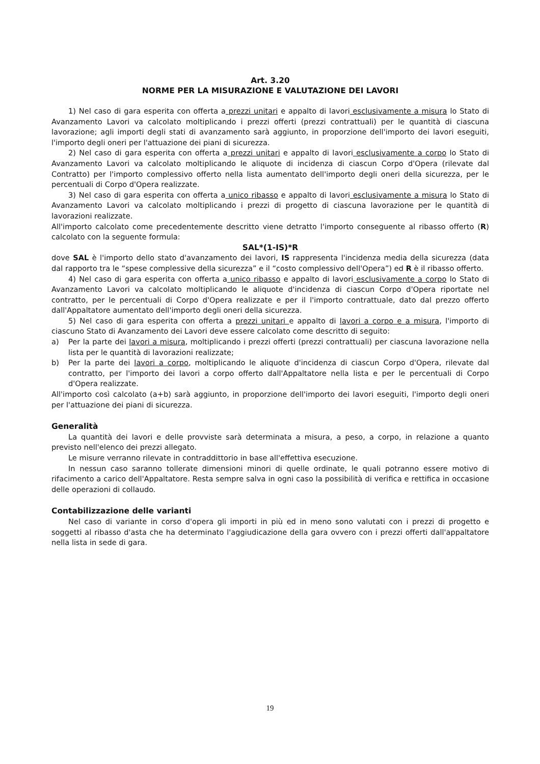Art. 3.20
NORME PER LA MISURAZIONE E VALUTAZIONE DEI LAVORI
1) Nel caso di gara esperita con offerta a prezzi unitari e appalto di lavori esclusivamente a misura lo Stato di Avanzamento Lavori va calcolato moltiplicando i prezzi offerti (prezzi contrattuali) per le quantità di ciascuna lavorazione; agli importi degli stati di avanzamento sarà aggiunto, in proporzione dell'importo dei lavori eseguiti, l'importo degli oneri per l'attuazione dei piani di sicurezza.
2) Nel caso di gara esperita con offerta a prezzi unitari e appalto di lavori esclusivamente a corpo lo Stato di Avanzamento Lavori va calcolato moltiplicando le aliquote di incidenza di ciascun Corpo d'Opera (rilevate dal Contratto) per l'importo complessivo offerto nella lista aumentato dell'importo degli oneri della sicurezza, per le percentuali di Corpo d'Opera realizzate.
3) Nel caso di gara esperita con offerta a unico ribasso e appalto di lavori esclusivamente a misura lo Stato di Avanzamento Lavori va calcolato moltiplicando i prezzi di progetto di ciascuna lavorazione per le quantità di lavorazioni realizzate.
All'importo calcolato come precedentemente descritto viene detratto l'importo conseguente al ribasso offerto (R) calcolato con la seguente formula:
SAL*(1-IS)*R
dove SAL è l'importo dello stato d'avanzamento dei lavori, IS rappresenta l'incidenza media della sicurezza (data dal rapporto tra le “spese complessive della sicurezza” e il “costo complessivo dell'Opera”) ed R è il ribasso offerto.
4) Nel caso di gara esperita con offerta a unico ribasso e appalto di lavori esclusivamente a corpo lo Stato di Avanzamento Lavori va calcolato moltiplicando le aliquote d'incidenza di ciascun Corpo d'Opera riportate nel contratto, per le percentuali di Corpo d'Opera realizzate e per il l'importo contrattuale, dato dal prezzo offerto dall'Appaltatore aumentato dell'importo degli oneri della sicurezza.
5) Nel caso di gara esperita con offerta a prezzi unitari e appalto di lavori a corpo e a misura, l'importo di ciascuno Stato di Avanzamento dei Lavori deve essere calcolato come descritto di seguito:
a) Per la parte dei lavori a misura, moltiplicando i prezzi offerti (prezzi contrattuali) per ciascuna lavorazione nella lista per le quantità di lavorazioni realizzate;
b) Per la parte dei lavori a corpo, moltiplicando le aliquote d'incidenza di ciascun Corpo d'Opera, rilevate dal contratto, per l'importo dei lavori a corpo offerto dall'Appaltatore nella lista e per le percentuali di Corpo d'Opera realizzate.
All'importo così calcolato (a+b) sarà aggiunto, in proporzione dell'importo dei lavori eseguiti, l'importo degli oneri per l'attuazione dei piani di sicurezza.
Generalità
La quantità dei lavori e delle provviste sarà determinata a misura, a peso, a corpo, in relazione a quanto previsto nell'elenco dei prezzi allegato.
Le misure verranno rilevate in contraddittorio in base all'effettiva esecuzione.
In nessun caso saranno tollerate dimensioni minori di quelle ordinate, le quali potranno essere motivo di rifacimento a carico dell'Appaltatore. Resta sempre salva in ogni caso la possibilità di verifica e rettifica in occasione delle operazioni di collaudo.
Contabilizzazione delle varianti
Nel caso di variante in corso d'opera gli importi in più ed in meno sono valutati con i prezzi di progetto e soggetti al ribasso d'asta che ha determinato l'aggiudicazione della gara ovvero con i prezzi offerti dall'appaltatore nella lista in sede di gara.
19